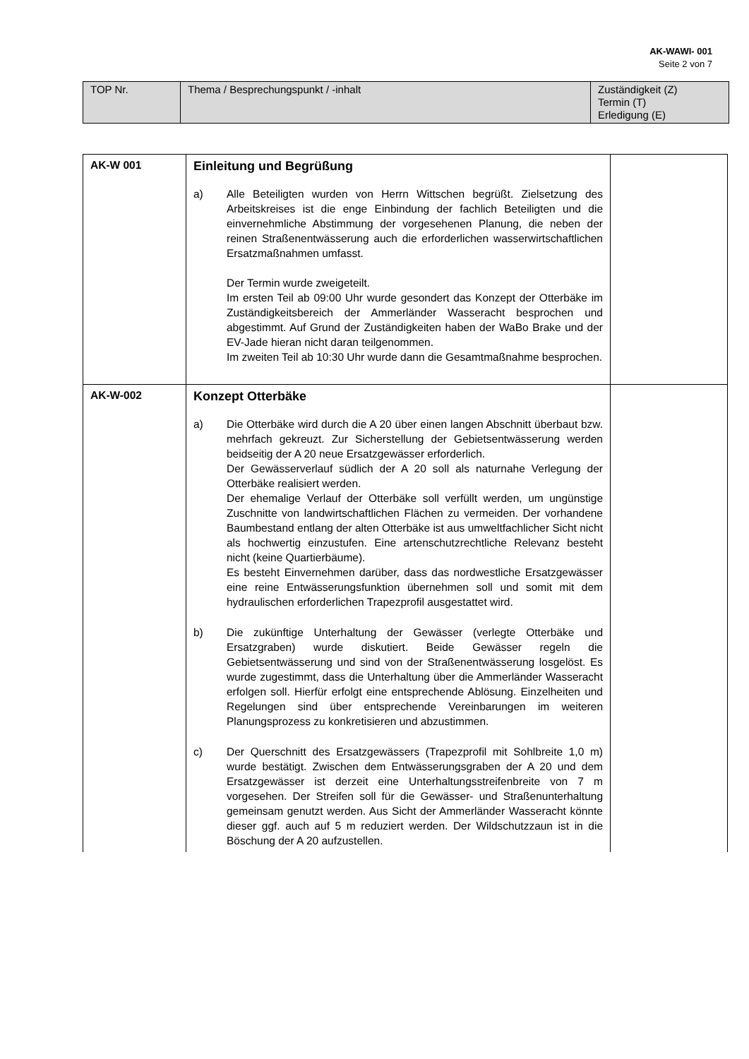AK-WAWI- 001
Seite 2 von 7
| TOP Nr. | Thema / Besprechungspunkt / -inhalt | Zuständigkeit (Z) Termin (T) Erledigung (E) |
| AK-W 001 | Einleitung und Begrüßung a) Alle Beteiligten wurden von Herrn Wittschen begrüßt. Zielsetzung des Arbeitskreises ist die enge Einbindung der fachlich Beteiligten und die einvernehmliche Abstimmung der vorgesehenen Planung, die neben der reinen Straßenentwässerung auch die erforderlichen wasserwirtschaftlichen Ersatzmaßnahmen umfasst. Der Termin wurde zweigeteilt. Im ersten Teil ab 09:00 Uhr wurde gesondert das Konzept der Otterbäke im Zuständigkeitsbereich der Ammerländer Wasseracht besprochen und abgestimmt. Auf Grund der Zuständigkeiten haben der WaBo Brake und der EV-Jade hieran nicht daran teilgenommen. Im zweiten Teil ab 10:30 Uhr wurde dann die Gesamtmaßnahme besprochen. | |
| AK-W-002 | Konzept Otterbäke a) Die Otterbäke wird durch die A 20 über einen langen Abschnitt überbaut bzw. mehrfach gekreuzt. Zur Sicherstellung der Gebietsentwässerung werden beidseitig der A 20 neue Ersatzgewässer erforderlich. Der Gewässerverlauf südlich der A 20 soll als naturnahe Verlegung der Otterbäke realisiert werden. Der ehemalige Verlauf der Otterbäke soll verfüllt werden, um ungünstige Zuschnitte von landwirtschaftlichen Flächen zu vermeiden. Der vorhandene Baumbestand entlang der alten Otterbäke ist aus umweltfachlicher Sicht nicht als hochwertig einzustufen. Eine artenschutzrechtliche Relevanz besteht nicht (keine Quartierbäume). Es besteht Einvernehmen darüber, dass das nordwestliche Ersatzgewässer eine reine Entwässerungsfunktion übernehmen soll und somit mit dem hydraulischen erforderlichen Trapezprofil ausgestattet wird. b) Die zukünftige Unterhaltung der Gewässer (verlegte Otterbäke und Ersatzgraben) wurde diskutiert. Beide Gewässer regeln die Gebietsentwässerung und sind von der Straßenentwässerung losgelöst. Es wurde zugestimmt, dass die Unterhaltung über die Ammerländer Wasseracht erfolgen soll. Hierfür erfolgt eine entsprechende Ablösung. Einzelheiten und Regelungen sind über entsprechende Vereinbarungen im weiteren Planungsprozess zu konkretisieren und abzustimmen. c) Der Querschnitt des Ersatzgewässers (Trapezprofil mit Sohlbreite 1,0 m) wurde bestätigt. Zwischen dem Entwässerungsgraben der A 20 und dem Ersatzgewässer ist derzeit eine Unterhaltungsstreifenbreite von 7 m vorgesehen. Der Streifen soll für die Gewässer- und Straßenunterhaltung gemeinsam genutzt werden. Aus Sicht der Ammerländer Wasseracht könnte dieser ggf. auch auf 5 m reduziert werden. Der Wildschutzzaun ist in die Böschung der A 20 aufzustellen. | |